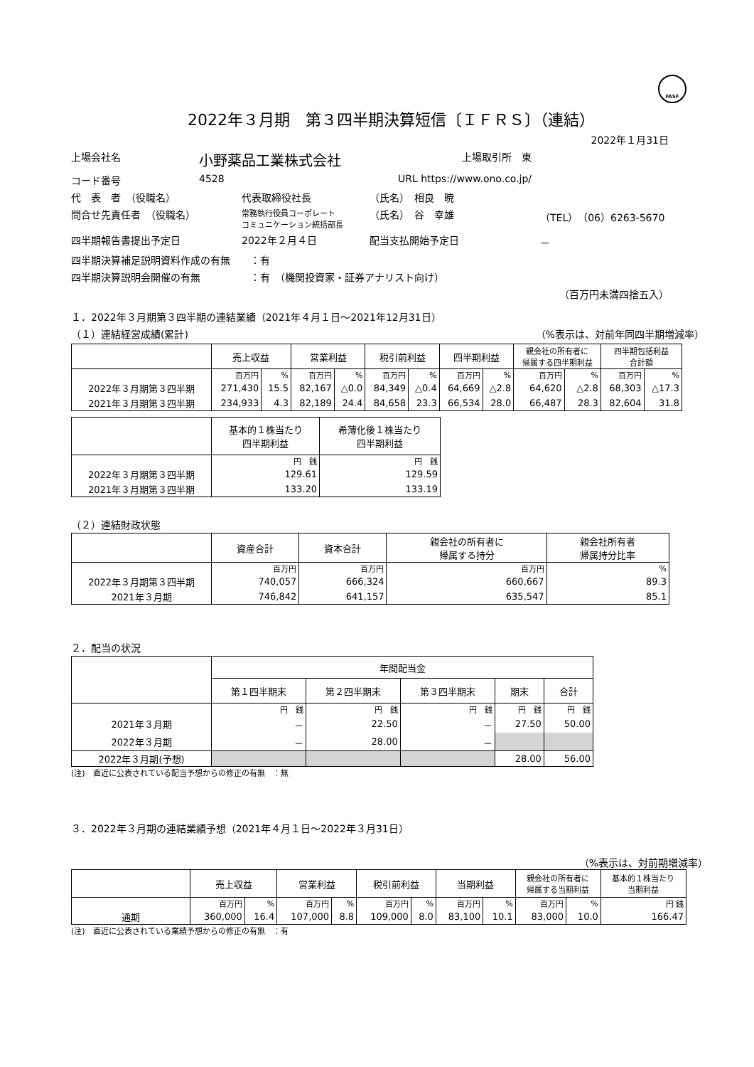FASF
2022年３月期　第３四半期決算短信〔ＩＦＲＳ〕（連結）
2022年１月31日
上場会社名 小野薬品工業株式会社 上場取引所　東
コード番号 4528 URL https://www.ono.co.jp/
代　表　者　（役職名） 代表取締役社長 （氏名）　相良　暁
問合せ先責任者　（役職名） 常務執行役員コーポレート
コミュニケーション統括部長 （氏名）　谷　幸雄 （TEL）（06）6263-5670
四半期報告書提出予定日 2022年２月４日 配当支払開始予定日 －
四半期決算補足説明資料作成の有無　　：有
四半期決算説明会開催の有無　　　　　：有　（機関投資家・証券アナリスト向け）
（百万円未満四捨五入）
１．2022年３月期第３四半期の連結業績（2021年４月１日～2021年12月31日）
（１）連結経営成績(累計) （%表示は、対前年同四半期増減率）
| | 売上収益 | | 営業利益 | | 税引前利益 | | 四半期利益 | | 親会社の所有者に 帰属する四半期利益 | | 四半期包括利益 合計額 | |
| --- | --- | --- | --- | --- | --- | --- | --- | --- | --- | --- | --- | --- |
| | 百万円 | % | 百万円 | % | 百万円 | % | 百万円 | % | 百万円 | % | 百万円 | % |
| 2022年３月期第３四半期 | 271,430 | 15.5 | 82,167 | △0.0 | 84,349 | △0.4 | 64,669 | △2.8 | 64,620 | △2.8 | 68,303 | △17.3 |
| 2021年３月期第３四半期 | 234,933 | 4.3 | 82,189 | 24.4 | 84,658 | 23.3 | 66,534 | 28.0 | 66,487 | 28.3 | 82,604 | 31.8 |
| | 基本的１株当たり 四半期利益 | 希薄化後１株当たり 四半期利益 |
| --- | --- | --- |
| | 円 銭 | 円 銭 |
| 2022年３月期第３四半期 | 129.61 | 129.59 |
| 2021年３月期第３四半期 | 133.20 | 133.19 |
（２）連結財政状態
| | 資産合計 | 資本合計 | 親会社の所有者に 帰属する持分 | 親会社所有者 帰属持分比率 |
| --- | --- | --- | --- | --- |
| | 百万円 | 百万円 | 百万円 | % |
| 2022年３月期第３四半期 | 740,057 | 666,324 | 660,667 | 89.3 |
| 2021年３月期 | 746,842 | 641,157 | 635,547 | 85.1 |
２．配当の状況
| | 年間配当金 | | | | |
| --- | --- | --- | --- | --- | --- |
| | 第１四半期末 | 第２四半期末 | 第３四半期末 | 期末 | 合計 |
| | 円 銭 | 円 銭 | 円 銭 | 円 銭 | 円 銭 |
| 2021年３月期 | － | 22.50 | － | 27.50 | 50.00 |
| 2022年３月期 | － | 28.00 | － | | |
| 2022年３月期(予想) | | | | 28.00 | 56.00 |
(注)　直近に公表されている配当予想からの修正の有無　：無
３．2022年３月期の連結業績予想（2021年４月１日～2022年３月31日）
（%表示は、対前期増減率）
| | 売上収益 | | 営業利益 | | 税引前利益 | | 当期利益 | | 親会社の所有者に 帰属する当期利益 | | 基本的１株当たり 当期利益 |
| --- | --- | --- | --- | --- | --- | --- | --- | --- | --- | --- | --- |
| | 百万円 | % | 百万円 | % | 百万円 | % | 百万円 | % | 百万円 | % | 円 銭 |
| 通期 | 360,000 | 16.4 | 107,000 | 8.8 | 109,000 | 8.0 | 83,100 | 10.1 | 83,000 | 10.0 | 166.47 |
(注)　直近に公表されている業績予想からの修正の有無　：有